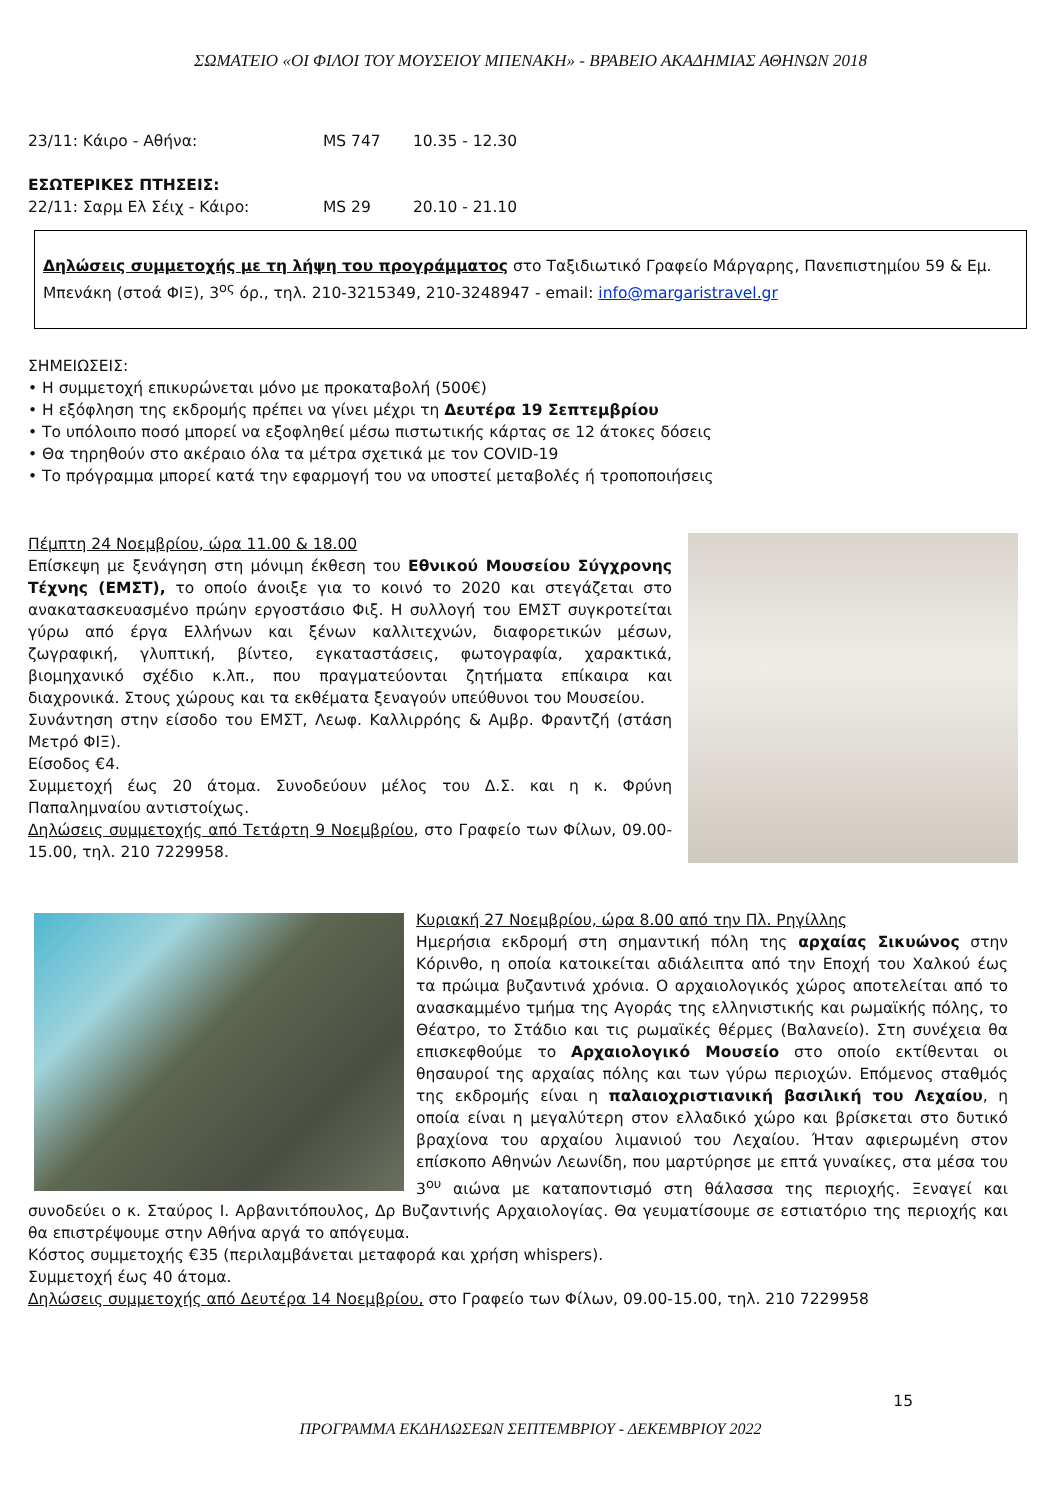ΣΩΜΑΤΕΙΟ «ΟΙ ΦΙΛΟΙ ΤΟΥ ΜΟΥΣΕΙΟΥ ΜΠΕΝΑΚΗ» - ΒΡΑΒΕΙΟ ΑΚΑΔΗΜΙΑΣ ΑΘΗΝΩΝ 2018
23/11: Κάιρο - Αθήνα: MS 747 10.35 - 12.30
ΕΣΩΤΕΡΙΚΕΣ ΠΤΗΣΕΙΣ:
22/11: Σαρμ Ελ Σέιχ - Κάιρο: MS 29 20.10 - 21.10
Δηλώσεις συμμετοχής με τη λήψη του προγράμματος στο Ταξιδιωτικό Γραφείο Μάργαρης, Πανεπιστημίου 59 & Εμ. Μπενάκη (στοά ΦΙΞ), 3<sup>ος</sup> όρ., τηλ. 210-3215349, 210-3248947 - email: info@margaristravel.gr
ΣΗΜΕΙΩΣΕΙΣ:
• Η συμμετοχή επικυρώνεται μόνο με προκαταβολή (500€)
• Η εξόφληση της εκδρομής πρέπει να γίνει μέχρι τη Δευτέρα 19 Σεπτεμβρίου
• Το υπόλοιπο ποσό μπορεί να εξοφληθεί μέσω πιστωτικής κάρτας σε 12 άτοκες δόσεις
• Θα τηρηθούν στο ακέραιο όλα τα μέτρα σχετικά με τον COVID-19
• Το πρόγραμμα μπορεί κατά την εφαρμογή του να υποστεί μεταβολές ή τροποποιήσεις
Πέμπτη 24 Νοεμβρίου, ώρα 11.00 & 18.00
Επίσκεψη με ξενάγηση στη μόνιμη έκθεση του Εθνικού Μουσείου Σύγχρονης Τέχνης (ΕΜΣΤ), το οποίο άνοιξε για το κοινό το 2020 και στεγάζεται στο ανακατασκευασμένο πρώην εργοστάσιο Φιξ. Η συλλογή του ΕΜΣΤ συγκροτείται γύρω από έργα Ελλήνων και ξένων καλλιτεχνών, διαφορετικών μέσων, ζωγραφική, γλυπτική, βίντεο, εγκαταστάσεις, φωτογραφία, χαρακτικά, βιομηχανικό σχέδιο κ.λπ., που πραγματεύονται ζητήματα επίκαιρα και διαχρονικά. Στους χώρους και τα εκθέματα ξεναγούν υπεύθυνοι του Μουσείου.
Συνάντηση στην είσοδο του ΕΜΣΤ, Λεωφ. Καλλιρρόης & Αμβρ. Φραντζή (στάση Μετρό ΦΙΞ).
Είσοδος €4.
Συμμετοχή έως 20 άτομα. Συνοδεύουν μέλος του Δ.Σ. και η κ. Φρύνη Παπαλημναίου αντιστοίχως.
Δηλώσεις συμμετοχής από Τετάρτη 9 Νοεμβρίου, στο Γραφείο των Φίλων, 09.00-15.00, τηλ. 210 7229958.
Κυριακή 27 Νοεμβρίου, ώρα 8.00 από την Πλ. Ρηγίλλης
Ημερήσια εκδρομή στη σημαντική πόλη της αρχαίας Σικυώνος στην Κόρινθο, η οποία κατοικείται αδιάλειπτα από την Εποχή του Χαλκού έως τα πρώιμα βυζαντινά χρόνια. Ο αρχαιολογικός χώρος αποτελείται από το ανασκαμμένο τμήμα της Αγοράς της ελληνιστικής και ρωμαϊκής πόλης, το Θέατρο, το Στάδιο και τις ρωμαϊκές θέρμες (Βαλανείο). Στη συνέχεια θα επισκεφθούμε το Αρχαιολογικό Μουσείο στο οποίο εκτίθενται οι θησαυροί της αρχαίας πόλης και των γύρω περιοχών. Επόμενος σταθμός της εκδρομής είναι η παλαιοχριστιανική βασιλική του Λεχαίου, η οποία είναι η μεγαλύτερη στον ελλαδικό χώρο και βρίσκεται στο δυτικό βραχίονα του αρχαίου λιμανιού του Λεχαίου. Ήταν αφιερωμένη στον επίσκοπο Αθηνών Λεωνίδη, που μαρτύρησε με επτά γυναίκες, στα μέσα του 3<sup>ου</sup> αιώνα με καταποντισμό στη θάλασσα της περιοχής. Ξεναγεί και συνοδεύει ο κ. Σταύρος Ι. Αρβανιτόπουλος, Δρ Βυζαντινής Αρχαιολογίας. Θα γευματίσουμε σε εστιατόριο της περιοχής και θα επιστρέψουμε στην Αθήνα αργά το απόγευμα.
Κόστος συμμετοχής €35 (περιλαμβάνεται μεταφορά και χρήση whispers).
Συμμετοχή έως 40 άτομα.
Δηλώσεις συμμετοχής από Δευτέρα 14 Νοεμβρίου, στο Γραφείο των Φίλων, 09.00-15.00, τηλ. 210 7229958
15
ΠΡΟΓΡΑΜΜΑ ΕΚΔΗΛΩΣΕΩΝ ΣΕΠΤΕΜΒΡΙΟΥ - ΔΕΚΕΜΒΡΙΟΥ 2022